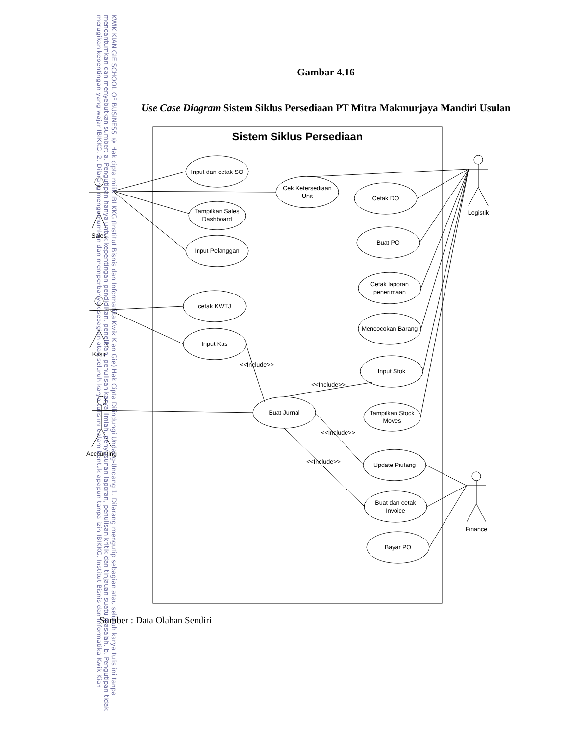Gambar 4.16
Use Case Diagram Sistem Siklus Persediaan PT Mitra Makmurjaya Mandiri Usulan
Sistem Siklus Persediaan
Input dan cetak SO
Cek Ketersediaan
Unit
Tampilkan Sales
Dashboard
Input Pelanggan
cetak KWTJ
Input Kas
Buat Jurnal
Cetak DO
Buat PO
Cetak laporan
penerimaan
Mencocokan Barang
Input Stok
Tampilkan Stock
Moves
Update Piutang
Buat dan cetak
Invoice
Bayar PO
Sales
Kasir
Accounting
Logistik
Finance
<<Include>>
<<Include>>
<<Include>>
<<Include>>
Sumber : Data Olahan Sendiri
KWIK KIAN GIE SCHOOL OF BUSINESS © Hak cipta milik IBI KKG (Institut Bisnis dan Informatika Kwik Kian Gie) Hak Cipta Dilindungi Undang-Undang 1. Dilarang mengutip sebagian atau seluruh karya tulis ini tanpa mencantumkan dan menyebutkan sumber: a. Pengutipan hanya untuk kepentingan pendidikan, penelitian, penulisan karya ilmiah, penyusunan laporan, penulisan kritik dan tinjauan suatu masalah. b. Pengutipan tidak merugikan kepentingan yang wajar IBIKKG. 2. Dilarang mengumumkan dan memperbanyak sebagian atau seluruh karya tulis ini dalam bentuk apapun tanpa izin IBIKKG. Institut Bisnis dan Informatika Kwik Kian